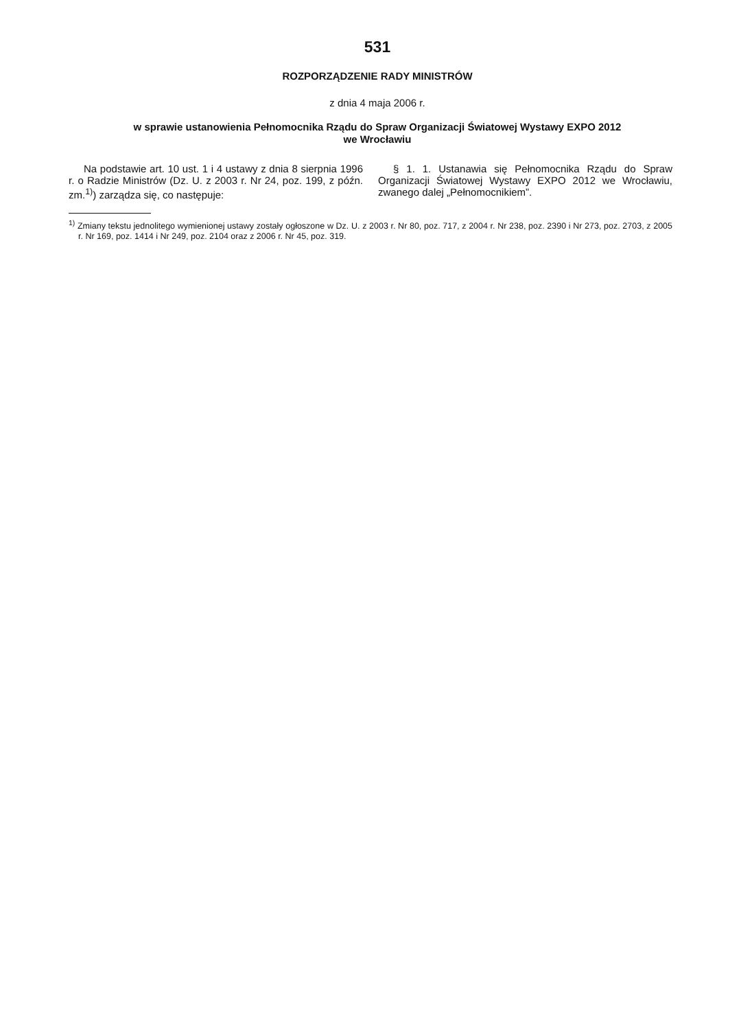531
ROZPORZĄDZENIE RADY MINISTRÓW
z dnia 4 maja 2006 r.
w sprawie ustanowienia Pełnomocnika Rządu do Spraw Organizacji Światowej Wystawy EXPO 2012
we Wrocławiu
Na podstawie art. 10 ust. 1 i 4 ustawy z dnia 8 sierpnia 1996 r. o Radzie Ministrów (Dz. U. z 2003 r. Nr 24, poz. 199, z późn. zm.<sup>1)</sup>) zarządza się, co następuje:
§ 1. 1. Ustanawia się Pełnomocnika Rządu do Spraw Organizacji Światowej Wystawy EXPO 2012 we Wrocławiu, zwanego dalej „Pełnomocnikiem”.
<sup>1)</sup> Zmiany tekstu jednolitego wymienionej ustawy zostały ogłoszone w Dz. U. z 2003 r. Nr 80, poz. 717, z 2004 r. Nr 238, poz. 2390 i Nr 273, poz. 2703, z 2005 r. Nr 169, poz. 1414 i Nr 249, poz. 2104 oraz z 2006 r. Nr 45, poz. 319.